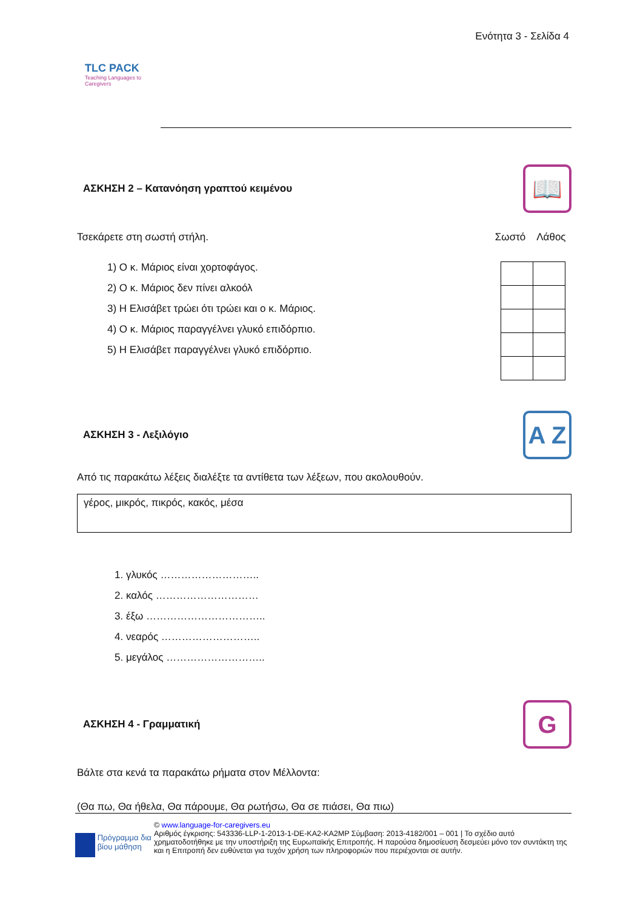TLC PACK
Teaching Languages to Caregivers
Ενότητα 3 - Σελίδα 4
ΑΣΚΗΣΗ 2 – Κατανόηση γραπτού κειμένου 📖
Τσεκάρετε στη σωστή στήλη. Σωστό Λάθος
1) Ο κ. Μάριος είναι χορτοφάγος.
2) Ο κ. Μάριος δεν πίνει αλκοόλ
3) Η Ελισάβετ τρώει ότι τρώει και ο κ. Μάριος.
4) Ο κ. Μάριος παραγγέλνει γλυκό επιδόρπιο.
5) Η Ελισάβετ παραγγέλνει γλυκό επιδόρπιο.
ΑΣΚΗΣΗ 3 - Λεξιλόγιο A Z
Από τις παρακάτω λέξεις διαλέξτε τα αντίθετα των λέξεων, που ακολουθούν.
γέρος, μικρός, πικρός, κακός, μέσα
1. γλυκός ………………………..
2. καλός …………………………
3. έξω ……………………………..
4. νεαρός ………………………..
5. μεγάλος ………………………..
ΑΣΚΗΣΗ 4 - Γραμματική G
Βάλτε στα κενά τα παρακάτω ρήματα στον Μέλλοντα:
(Θα πω, Θα ήθελα, Θα πάρουμε, Θα ρωτήσω, Θα σε πιάσει, Θα πιω)
Πρόγραμμα δια βίου μάθηση
© www.language-for-caregivers.eu
Αριθμός έγκρισης: 543336-LLP-1-2013-1-DE-KA2-KA2MP Σύμβαση: 2013-4182/001 – 001 | Το σχέδιο αυτό χρηματοδοτήθηκε με την υποστήριξη της Ευρωπαϊκής Επιτροπής. Η παρούσα δημοσίευση δεσμεύει μόνο τον συντάκτη της και η Επιτροπή δεν ευθύνεται για τυχόν χρήση των πληροφοριών που περιέχονται σε αυτήν.